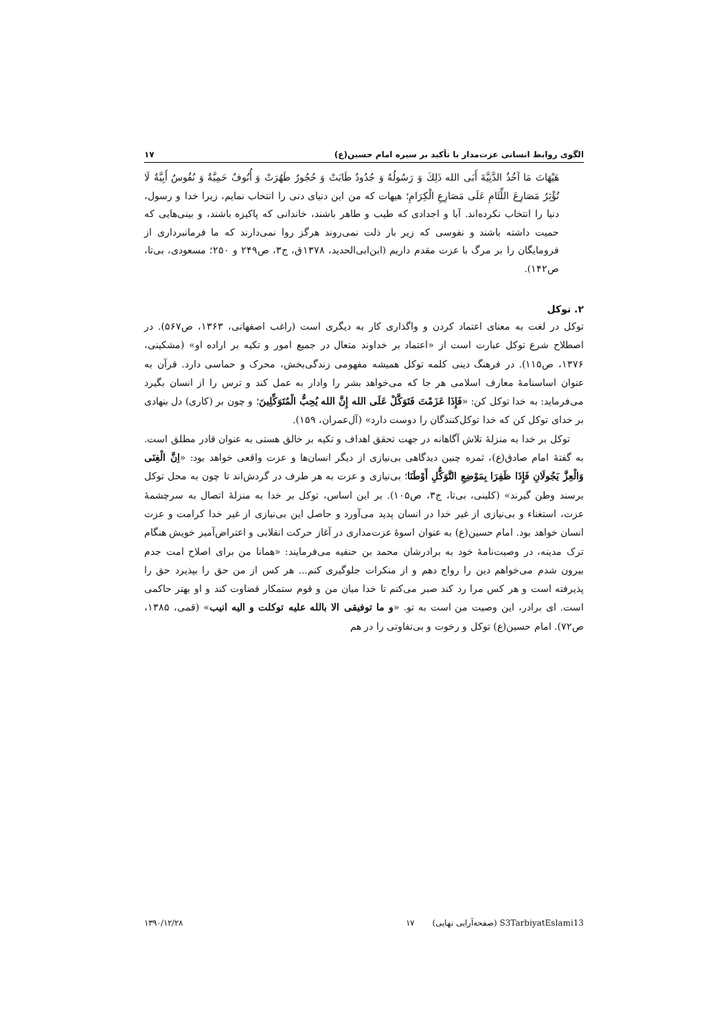الگوی روابط انسانی عزت‌مدار با تأکید بر سیره امام حسین(ع) ۱۷
هَیْهَاتَ مَا آخُذُ الدَّنِیَّةَ أَبَی الله ذَلِكَ وَ رَسُولُهُ وَ جُدُودٌ طَابَتْ وَ حُجُورٌ طَهُرَتْ وَ أُنُوفٌ حَمِیَّةٌ وَ نُفُوسٌ أَبِیَّةٌ لَا تُؤْثِرُ مَصَارِعَ اللِّئَامِ عَلَی مَصَارِعِ الْكِرَامِ؛ هیهات که من این دنیای دنی را انتخاب نمایم، زیرا خدا و رسول، دنیا را انتخاب نکرده‌اند. آبا و اجدادی که طیب و طاهر باشند، خاندانی که پاکیزه باشند، و بینی‌هایی که حمیت داشته باشند و نفوسی که زیر بار ذلت نمی‌روند هرگز روا نمی‌دارند که ما فرمانبرداری از فرومایگان را بر مرگ با عزت مقدم داریم (ابن‌ابی‌الحدید، ۱۳۷۸ق، ج۳، ص۲۴۹ و ۲۵۰؛ مسعودی، بی‌تا، ص۱۴۲).
۲. توکل
توکل در لغت به معنای اعتماد کردن و واگذاری کار به دیگری است (راغب اصفهانی، ۱۳۶۳، ص۵۶۷). در اصطلاح شرع توکل عبارت است از «اعتماد بر خداوند متعال در جمیع امور و تکیه بر اراده او» (مشکینی، ۱۳۷۶، ص۱۱۵). در فرهنگ دینی کلمه توکل همیشه مفهومی زندگی‌بخش، محرک و حماسی دارد. قرآن به عنوان اساسنامهٔ معارف اسلامی هر جا که می‌خواهد بشر را وادار به عمل کند و ترس را از انسان بگیرد می‌فرماید: به خدا توکل کن: «فَإِذَا عَزَمْتَ فَتَوَكَّلْ عَلَی الله إِنَّ الله یُحِبُّ الْمُتَوَكِّلِینَ؛ و چون بر (کاری) دل بنهادی بر خدای توکل کن که خدا توکل‌کنندگان را دوست دارد» (آل‌عمران، ۱۵۹).
توکل بر خدا به منزلهٔ تلاش آگاهانه در جهت تحقق اهداف و تکیه بر خالق هستی به عنوان قادر مطلق است. به گفتهٔ امام صادق(ع)، ثمره چنین دیدگاهی بی‌نیازی از دیگر انسان‌ها و عزت واقعی خواهد بود: «اِنَّ الْغِنَی وَالْعِزَّ یَجُولَانِ فَإِذَا ظَفِرَا بِمَوْضِعِ التَّوَكُّلِ أَوْطَنَا؛ بی‌نیازی و عزت به هر طرف در گردش‌اند تا چون به محل توکل برسند وطن گیرند» (کلینی، بی‌تا، ج۳، ص۱۰۵). بر این اساس، توکل بر خدا به منزلهٔ اتصال به سرچشمهٔ عزت، استغناء و بی‌نیازی از غیر خدا در انسان پدید می‌آورد و حاصل این بی‌نیازی از غیر خدا کرامت و عزت انسان خواهد بود. امام حسین(ع) به عنوان اسوهٔ عزت‌مداری در آغاز حرکت انقلابی و اعتراض‌آمیز خویش هنگام ترک مدینه، در وصیت‌نامهٔ خود به برادرشان محمد بن حنفیه می‌فرمایند: «همانا من برای اصلاح امت جدم بیرون شدم می‌خواهم دین را رواج دهم و از منکرات جلوگیری کنم... هر کس از من حق را بپذیرد حق را پذیرفته است و هر کس مرا رد کند صبر می‌کنم تا خدا میان من و قوم ستمکار قضاوت کند و او بهتر حاکمی است. ای برادر، این وصیت من است به تو. «و ما توفیقی الا بالله علیه توکلت و الیه انیب» (قمی، ۱۳۸۵، ص۷۲). امام حسین(ع) توکل و رخوت و بی‌تفاوتی را در هم
۱۳۹۰/۱۲/۲۸ ۱۷ (صفحه‌آرایی نهایی) S3TarbiyatEslami13